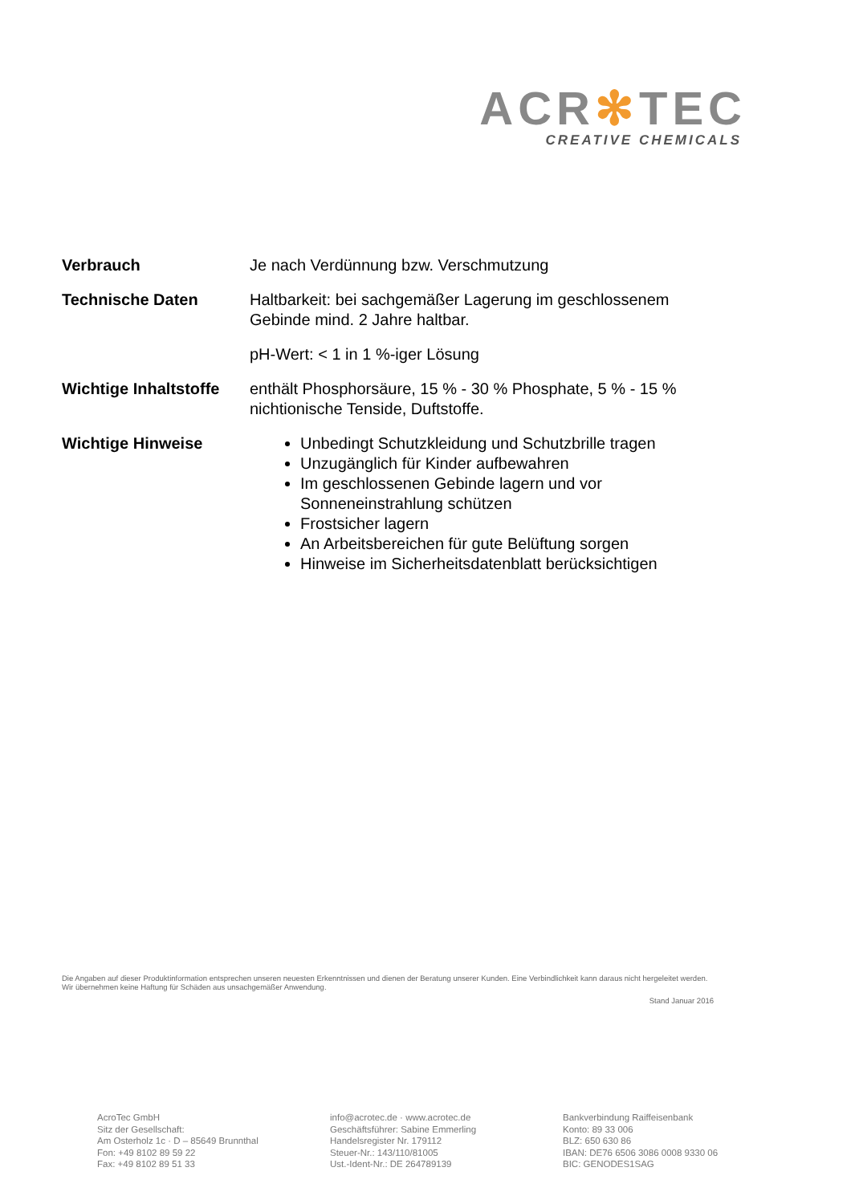ACR✻TEC
CREATIVE CHEMICALS
Verbrauch Je nach Verdünnung bzw. Verschmutzung
Technische Daten Haltbarkeit: bei sachgemäßer Lagerung im geschlossenem Gebinde mind. 2 Jahre haltbar.
pH-Wert: < 1 in 1 %-iger Lösung
Wichtige Inhaltstoffe
enthält Phosphorsäure, 15 % - 30 % Phosphate, 5 % - 15 % nichtionische Tenside, Duftstoffe.
Wichtige Hinweise Unbedingt Schutzkleidung und Schutzbrille tragen
Unzugänglich für Kinder aufbewahren
Im geschlossenen Gebinde lagern und vor Sonneneinstrahlung schützen
Frostsicher lagern
An Arbeitsbereichen für gute Belüftung sorgen
Hinweise im Sicherheitsdatenblatt berücksichtigen
Die Angaben auf dieser Produktinformation entsprechen unseren neuesten Erkenntnissen und dienen der Beratung unserer Kunden. Eine Verbindlichkeit kann daraus nicht hergeleitet werden. Wir übernehmen keine Haftung für Schäden aus unsachgemäßer Anwendung.
Stand Januar 2016
AcroTec GmbH
Sitz der Gesellschaft:
Am Osterholz 1c · D – 85649 Brunnthal
Fon: +49 8102 89 59 22
Fax: +49 8102 89 51 33
info@acrotec.de · www.acrotec.de
Geschäftsführer: Sabine Emmerling
Handelsregister Nr. 179112
Steuer-Nr.: 143/110/81005
Ust.-Ident-Nr.: DE 264789139
Bankverbindung Raiffeisenbank
Konto: 89 33 006
BLZ: 650 630 86
IBAN: DE76 6506 3086 0008 9330 06
BIC: GENODES1SAG